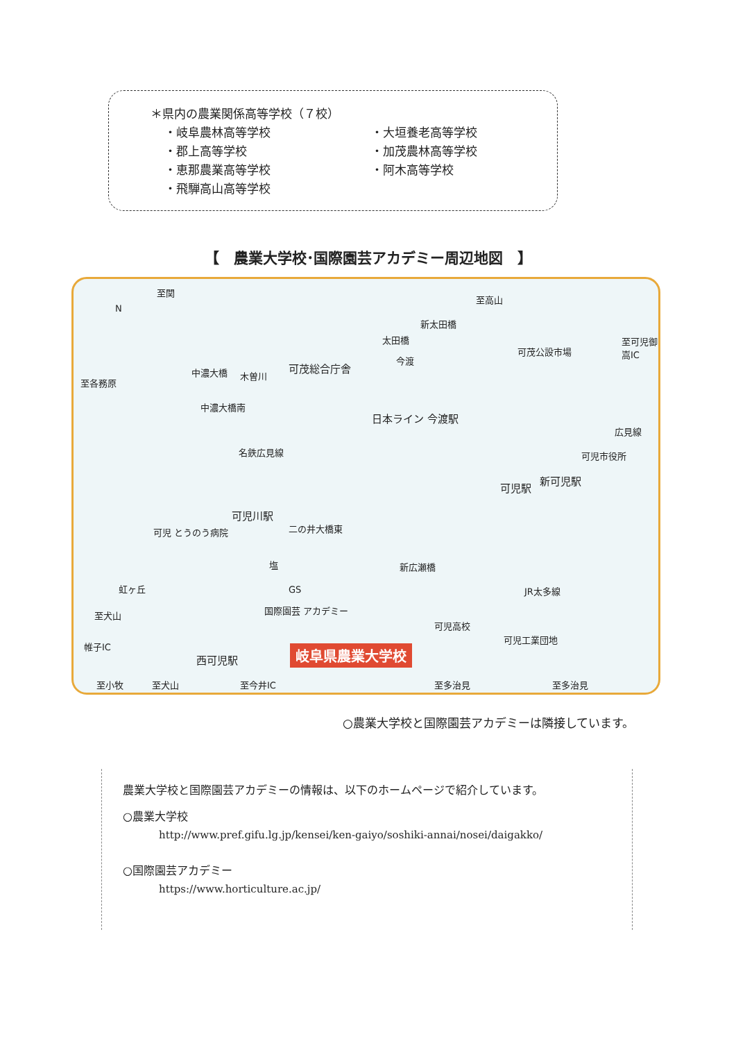＊県内の農業関係高等学校（７校）
・岐阜農林高等学校
・大垣養老高等学校
・郡上高等学校
・加茂農林高等学校
・恵那農業高等学校
・阿木高等学校
・飛騨高山高等学校
【　農業大学校･国際園芸アカデミー周辺地図　】
至関
至高山
N
中濃大橋 木曽川
可茂総合庁舎
新太田橋
太田橋
今渡
可茂公設市場
中濃大橋南
日本ライン 今渡駅
名鉄広見線
広見線
可児市役所
可児駅
新可児駅
可児川駅
二の井大橋東 可児 とうのう病院
新広瀬橋 塩
GS 虹ヶ丘
至犬山 国際園芸 アカデミー
可児高校
可児工業団地
帷子IC
西可児駅 岐阜県農業大学校
至小牧 至犬山 至今井IC 至多治見 至多治見
至各務原
至可児御嵩IC
JR太多線
○農業大学校と国際園芸アカデミーは隣接しています。
農業大学校と国際園芸アカデミーの情報は、以下のホームページで紹介しています。
○農業大学校
http://www.pref.gifu.lg.jp/kensei/ken-gaiyo/soshiki-annai/nosei/daigakko/
○国際園芸アカデミー
https://www.horticulture.ac.jp/